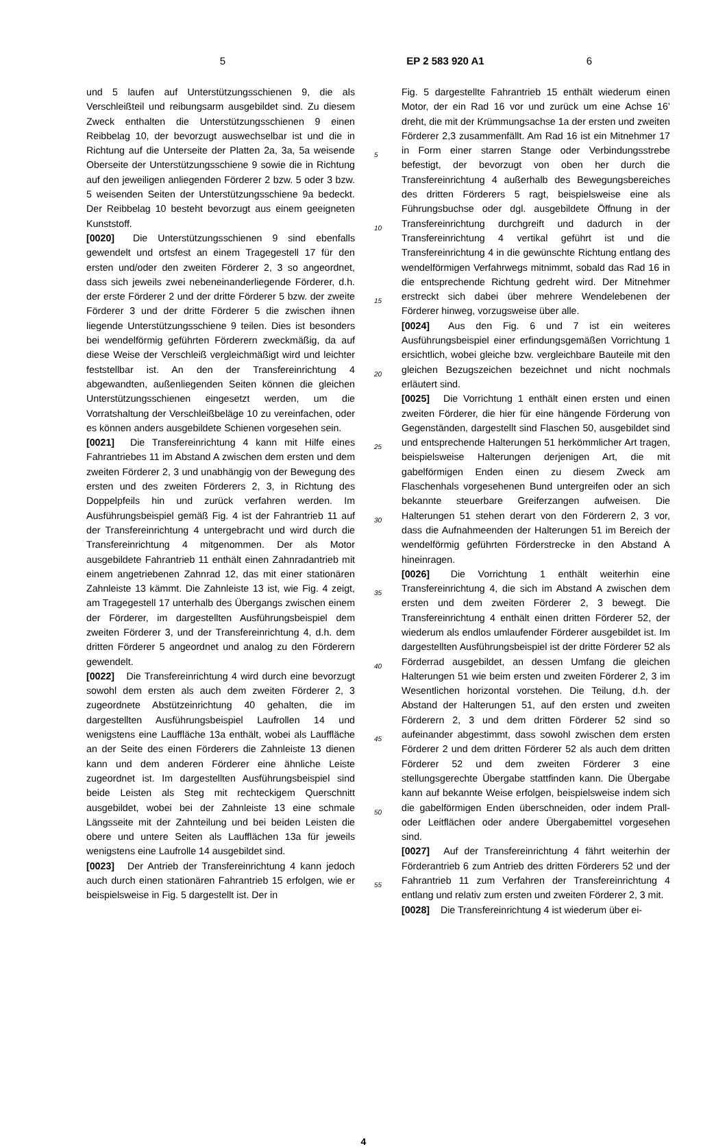5 EP 2 583 920 A1 6
und 5 laufen auf Unterstützungsschienen 9, die als Verschleißteil und reibungsarm ausgebildet sind. Zu diesem Zweck enthalten die Unterstützungsschienen 9 einen Reibbelag 10, der bevorzugt auswechselbar ist und die in Richtung auf die Unterseite der Platten 2a, 3a, 5a weisende Oberseite der Unterstützungsschiene 9 sowie die in Richtung auf den jeweiligen anliegenden Förderer 2 bzw. 5 oder 3 bzw. 5 weisenden Seiten der Unterstützungsschiene 9a bedeckt. Der Reibbelag 10 besteht bevorzugt aus einem geeigneten Kunststoff.
[0020] Die Unterstützungsschienen 9 sind ebenfalls gewendelt und ortsfest an einem Tragegestell 17 für den ersten und/oder den zweiten Förderer 2, 3 so angeordnet, dass sich jeweils zwei nebeneinanderliegende Förderer, d.h. der erste Förderer 2 und der dritte Förderer 5 bzw. der zweite Förderer 3 und der dritte Förderer 5 die zwischen ihnen liegende Unterstützungsschiene 9 teilen. Dies ist besonders bei wendelförmig geführten Förderern zweckmäßig, da auf diese Weise der Verschleiß vergleichmäßigt wird und leichter feststellbar ist. An den der Transfereinrichtung 4 abgewandten, außenliegenden Seiten können die gleichen Unterstützungsschienen eingesetzt werden, um die Vorratshaltung der Verschleißbeläge 10 zu vereinfachen, oder es können anders ausgebildete Schienen vorgesehen sein.
[0021] Die Transfereinrichtung 4 kann mit Hilfe eines Fahrantriebes 11 im Abstand A zwischen dem ersten und dem zweiten Förderer 2, 3 und unabhängig von der Bewegung des ersten und des zweiten Förderers 2, 3, in Richtung des Doppelpfeils hin und zurück verfahren werden. Im Ausführungsbeispiel gemäß Fig. 4 ist der Fahrantrieb 11 auf der Transfereinrichtung 4 untergebracht und wird durch die Transfereinrichtung 4 mitgenommen. Der als Motor ausgebildete Fahrantrieb 11 enthält einen Zahnradantrieb mit einem angetriebenen Zahnrad 12, das mit einer stationären Zahnleiste 13 kämmt. Die Zahnleiste 13 ist, wie Fig. 4 zeigt, am Tragegestell 17 unterhalb des Übergangs zwischen einem der Förderer, im dargestellten Ausführungsbeispiel dem zweiten Förderer 3, und der Transfereinrichtung 4, d.h. dem dritten Förderer 5 angeordnet und analog zu den Förderern gewendelt.
[0022] Die Transfereinrichtung 4 wird durch eine bevorzugt sowohl dem ersten als auch dem zweiten Förderer 2, 3 zugeordnete Abstützeinrichtung 40 gehalten, die im dargestellten Ausführungsbeispiel Laufrollen 14 und wenigstens eine Lauffläche 13a enthält, wobei als Lauffläche an der Seite des einen Förderers die Zahnleiste 13 dienen kann und dem anderen Förderer eine ähnliche Leiste zugeordnet ist. Im dargestellten Ausführungsbeispiel sind beide Leisten als Steg mit rechteckigem Querschnitt ausgebildet, wobei bei der Zahnleiste 13 eine schmale Längsseite mit der Zahnteilung und bei beiden Leisten die obere und untere Seiten als Laufflächen 13a für jeweils wenigstens eine Laufrolle 14 ausgebildet sind.
[0023] Der Antrieb der Transfereinrichtung 4 kann jedoch auch durch einen stationären Fahrantrieb 15 erfolgen, wie er beispielsweise in Fig. 5 dargestellt ist. Der in
5
10
15
20
25
30
35
40
45
50
55
Fig. 5 dargestellte Fahrantrieb 15 enthält wiederum einen Motor, der ein Rad 16 vor und zurück um eine Achse 16’ dreht, die mit der Krümmungsachse 1a der ersten und zweiten Förderer 2,3 zusammenfällt. Am Rad 16 ist ein Mitnehmer 17 in Form einer starren Stange oder Verbindungsstrebe befestigt, der bevorzugt von oben her durch die Transfereinrichtung 4 außerhalb des Bewegungsbereiches des dritten Förderers 5 ragt, beispielsweise eine als Führungsbuchse oder dgl. ausgebildete Öffnung in der Transfereinrichtung durchgreift und dadurch in der Transfereinrichtung 4 vertikal geführt ist und die Transfereinrichtung 4 in die gewünschte Richtung entlang des wendelförmigen Verfahrwegs mitnimmt, sobald das Rad 16 in die entsprechende Richtung gedreht wird. Der Mitnehmer erstreckt sich dabei über mehrere Wendelebenen der Förderer hinweg, vorzugsweise über alle.
[0024] Aus den Fig. 6 und 7 ist ein weiteres Ausführungsbeispiel einer erfindungsgemäßen Vorrichtung 1 ersichtlich, wobei gleiche bzw. vergleichbare Bauteile mit den gleichen Bezugszeichen bezeichnet und nicht nochmals erläutert sind.
[0025] Die Vorrichtung 1 enthält einen ersten und einen zweiten Förderer, die hier für eine hängende Förderung von Gegenständen, dargestellt sind Flaschen 50, ausgebildet sind und entsprechende Halterungen 51 herkömmlicher Art tragen, beispielsweise Halterungen derjenigen Art, die mit gabelförmigen Enden einen zu diesem Zweck am Flaschenhals vorgesehenen Bund untergreifen oder an sich bekannte steuerbare Greiferzangen aufweisen. Die Halterungen 51 stehen derart von den Förderern 2, 3 vor, dass die Aufnahmeenden der Halterungen 51 im Bereich der wendelförmig geführten Förderstrecke in den Abstand A hineinragen.
[0026] Die Vorrichtung 1 enthält weiterhin eine Transfereinrichtung 4, die sich im Abstand A zwischen dem ersten und dem zweiten Förderer 2, 3 bewegt. Die Transfereinrichtung 4 enthält einen dritten Förderer 52, der wiederum als endlos umlaufender Förderer ausgebildet ist. Im dargestellten Ausführungsbeispiel ist der dritte Förderer 52 als Förderrad ausgebildet, an dessen Umfang die gleichen Halterungen 51 wie beim ersten und zweiten Förderer 2, 3 im Wesentlichen horizontal vorstehen. Die Teilung, d.h. der Abstand der Halterungen 51, auf den ersten und zweiten Förderern 2, 3 und dem dritten Förderer 52 sind so aufeinander abgestimmt, dass sowohl zwischen dem ersten Förderer 2 und dem dritten Förderer 52 als auch dem dritten Förderer 52 und dem zweiten Förderer 3 eine stellungsgerechte Übergabe stattfinden kann. Die Übergabe kann auf bekannte Weise erfolgen, beispielsweise indem sich die gabelförmigen Enden überschneiden, oder indem Prall- oder Leitflächen oder andere Übergabemittel vorgesehen sind.
[0027] Auf der Transfereinrichtung 4 fährt weiterhin der Förderantrieb 6 zum Antrieb des dritten Förderers 52 und der Fahrantrieb 11 zum Verfahren der Transfereinrichtung 4 entlang und relativ zum ersten und zweiten Förderer 2, 3 mit.
[0028] Die Transfereinrichtung 4 ist wiederum über ei-
4